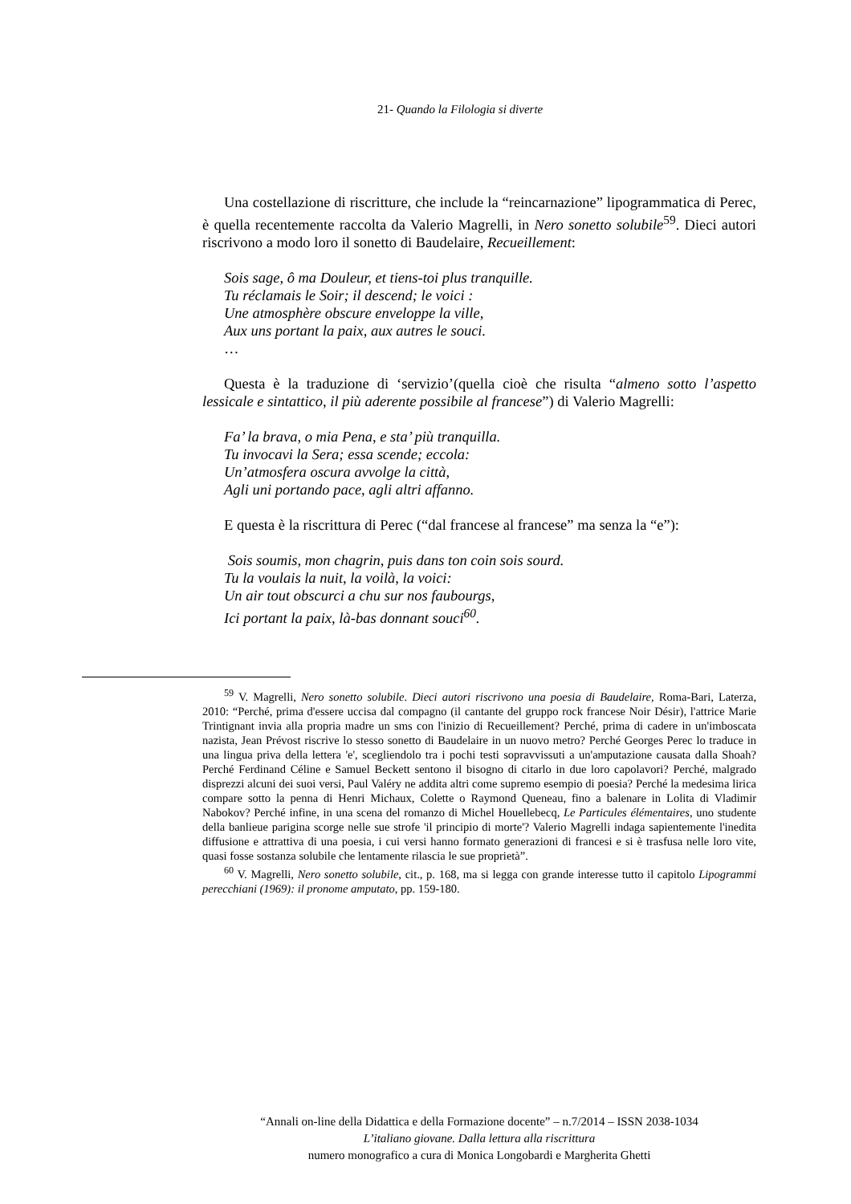21- Quando la Filologia si diverte
Una costellazione di riscritture, che include la “reincarnazione” lipogrammatica di Perec, è quella recentemente raccolta da Valerio Magrelli, in Nero sonetto solubile<sup>59</sup>. Dieci autori riscrivono a modo loro il sonetto di Baudelaire, Recueillement:
Sois sage, ô ma Douleur, et tiens-toi plus tranquille.
Tu réclamais le Soir; il descend; le voici :
Une atmosphère obscure enveloppe la ville,
Aux uns portant la paix, aux autres le souci.
…
Questa è la traduzione di ‘servizio’(quella cioè che risulta “almeno sotto l’aspetto lessicale e sintattico, il più aderente possibile al francese”) di Valerio Magrelli:
Fa’ la brava, o mia Pena, e sta’ più tranquilla.
Tu invocavi la Sera; essa scende; eccola:
Un’atmosfera oscura avvolge la città,
Agli uni portando pace, agli altri affanno.
E questa è la riscrittura di Perec (“dal francese al francese” ma senza la “e”):
Sois soumis, mon chagrin, puis dans ton coin sois sourd.
Tu la voulais la nuit, la voilà, la voici:
Un air tout obscurci a chu sur nos faubourgs,
Ici portant la paix, là-bas donnant souci<sup>60</sup>.
<sup>59</sup> V. Magrelli, Nero sonetto solubile. Dieci autori riscrivono una poesia di Baudelaire, Roma-Bari, Laterza, 2010: “Perché, prima d'essere uccisa dal compagno (il cantante del gruppo rock francese Noir Désir), l'attrice Marie Trintignant invia alla propria madre un sms con l'inizio di Recueillement? Perché, prima di cadere in un'imboscata nazista, Jean Prévost riscrive lo stesso sonetto di Baudelaire in un nuovo metro? Perché Georges Perec lo traduce in una lingua priva della lettera 'e', scegliendolo tra i pochi testi sopravvissuti a un'amputazione causata dalla Shoah? Perché Ferdinand Céline e Samuel Beckett sentono il bisogno di citarlo in due loro capolavori? Perché, malgrado disprezzi alcuni dei suoi versi, Paul Valéry ne addita altri come supremo esempio di poesia? Perché la medesima lirica compare sotto la penna di Henri Michaux, Colette o Raymond Queneau, fino a balenare in Lolita di Vladimir Nabokov? Perché infine, in una scena del romanzo di Michel Houellebecq, Le Particules élémentaires, uno studente della banlieue parigina scorge nelle sue strofe 'il principio di morte'? Valerio Magrelli indaga sapientemente l'inedita diffusione e attrattiva di una poesia, i cui versi hanno formato generazioni di francesi e si è trasfusa nelle loro vite, quasi fosse sostanza solubile che lentamente rilascia le sue proprietà”.
<sup>60</sup> V. Magrelli, Nero sonetto solubile, cit., p. 168, ma si legga con grande interesse tutto il capitolo Lipogrammi perecchiani (1969): il pronome amputato, pp. 159-180.
“Annali on-line della Didattica e della Formazione docente” – n.7/2014 – ISSN 2038-1034
L’italiano giovane. Dalla lettura alla riscrittura
numero monografico a cura di Monica Longobardi e Margherita Ghetti